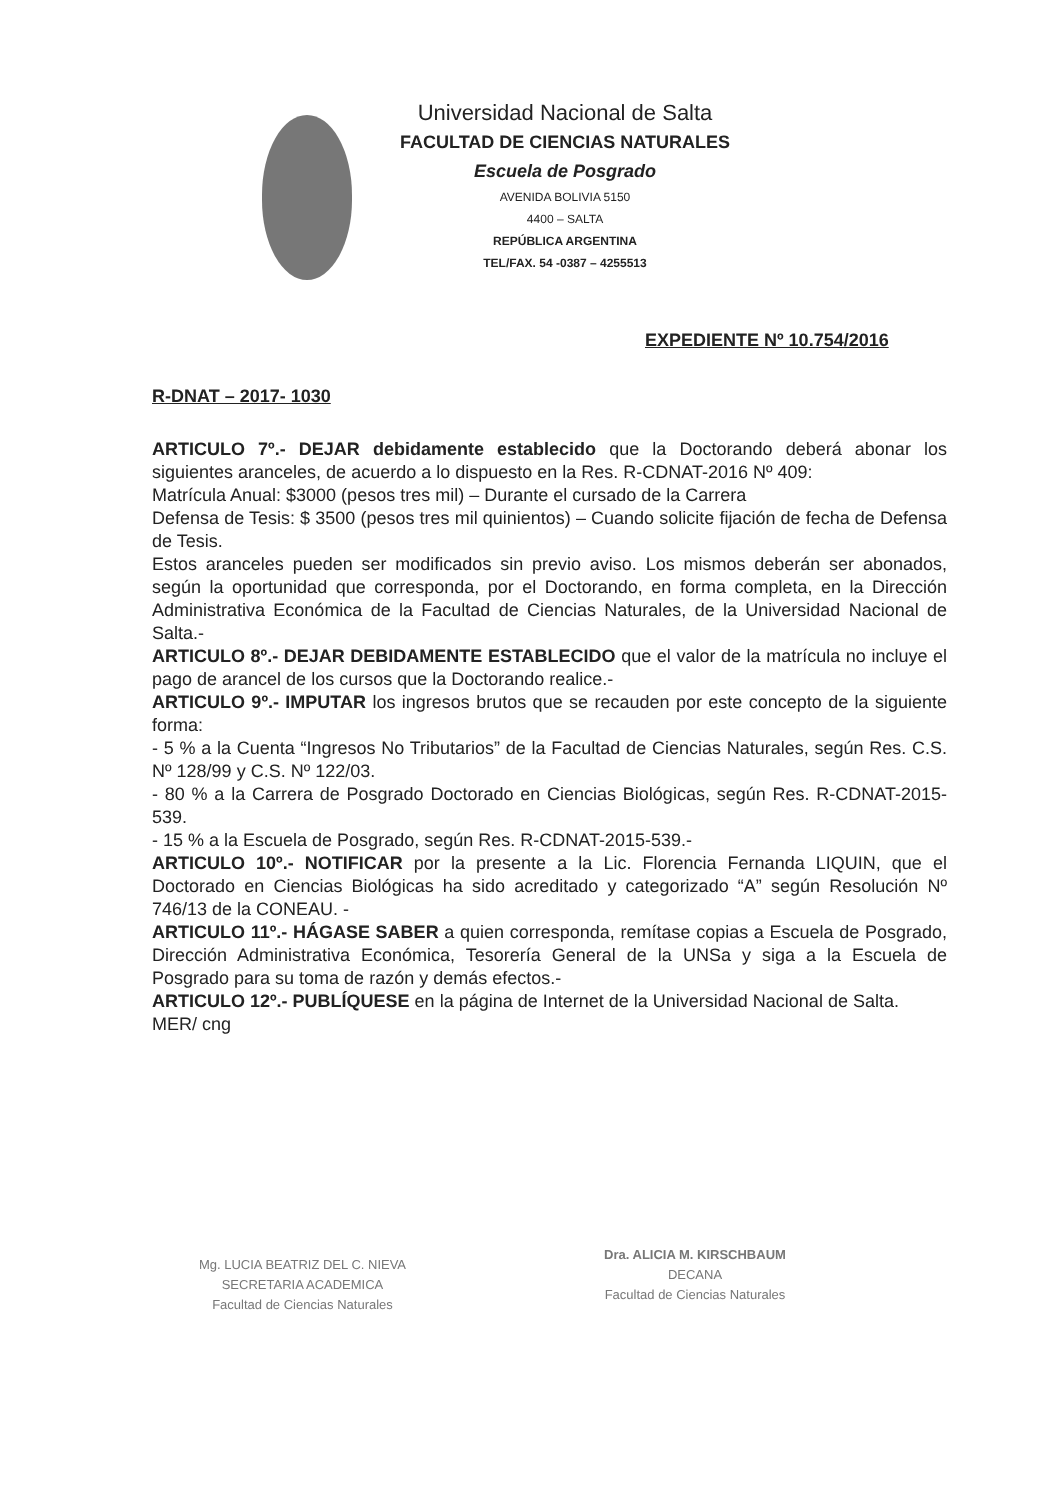Universidad Nacional de Salta
FACULTAD DE CIENCIAS NATURALES
Escuela de Posgrado
AVENIDA BOLIVIA 5150
4400 – SALTA
REPÚBLICA ARGENTINA
TEL/FAX. 54 -0387 – 4255513
EXPEDIENTE Nº 10.754/2016
R-DNAT – 2017- 1030
ARTICULO 7º.- DEJAR debidamente establecido que la Doctorando deberá abonar los siguientes aranceles, de acuerdo a lo dispuesto en la Res. R-CDNAT-2016 Nº 409:
Matrícula Anual: $3000 (pesos tres mil) – Durante el cursado de la Carrera
Defensa de Tesis: $ 3500 (pesos tres mil quinientos) – Cuando solicite fijación de fecha de Defensa de Tesis.
Estos aranceles pueden ser modificados sin previo aviso. Los mismos deberán ser abonados, según la oportunidad que corresponda, por el Doctorando, en forma completa, en la Dirección Administrativa Económica de la Facultad de Ciencias Naturales, de la Universidad Nacional de Salta.-
ARTICULO 8º.- DEJAR DEBIDAMENTE ESTABLECIDO que el valor de la matrícula no incluye el pago de arancel de los cursos que la Doctorando realice.-
ARTICULO 9º.- IMPUTAR los ingresos brutos que se recauden por este concepto de la siguiente forma:
- 5 % a la Cuenta “Ingresos No Tributarios” de la Facultad de Ciencias Naturales, según Res. C.S. Nº 128/99 y C.S. Nº 122/03.
- 80 % a la Carrera de Posgrado Doctorado en Ciencias Biológicas, según Res. R-CDNAT-2015-539.
- 15 % a la Escuela de Posgrado, según Res. R-CDNAT-2015-539.-
ARTICULO 10º.- NOTIFICAR por la presente a la Lic. Florencia Fernanda LIQUIN, que el Doctorado en Ciencias Biológicas ha sido acreditado y categorizado “A” según Resolución Nº 746/13 de la CONEAU. -
ARTICULO 11º.- HÁGASE SABER a quien corresponda, remítase copias a Escuela de Posgrado, Dirección Administrativa Económica, Tesorería General de la UNSa y siga a la Escuela de Posgrado para su toma de razón y demás efectos.-
ARTICULO 12º.- PUBLÍQUESE en la página de Internet de la Universidad Nacional de Salta.
MER/ cng
Mg. LUCIA BEATRIZ DEL C. NIEVA
SECRETARIA ACADEMICA
Facultad de Ciencias Naturales
Dra. ALICIA M. KIRSCHBAUM
DECANA
Facultad de Ciencias Naturales